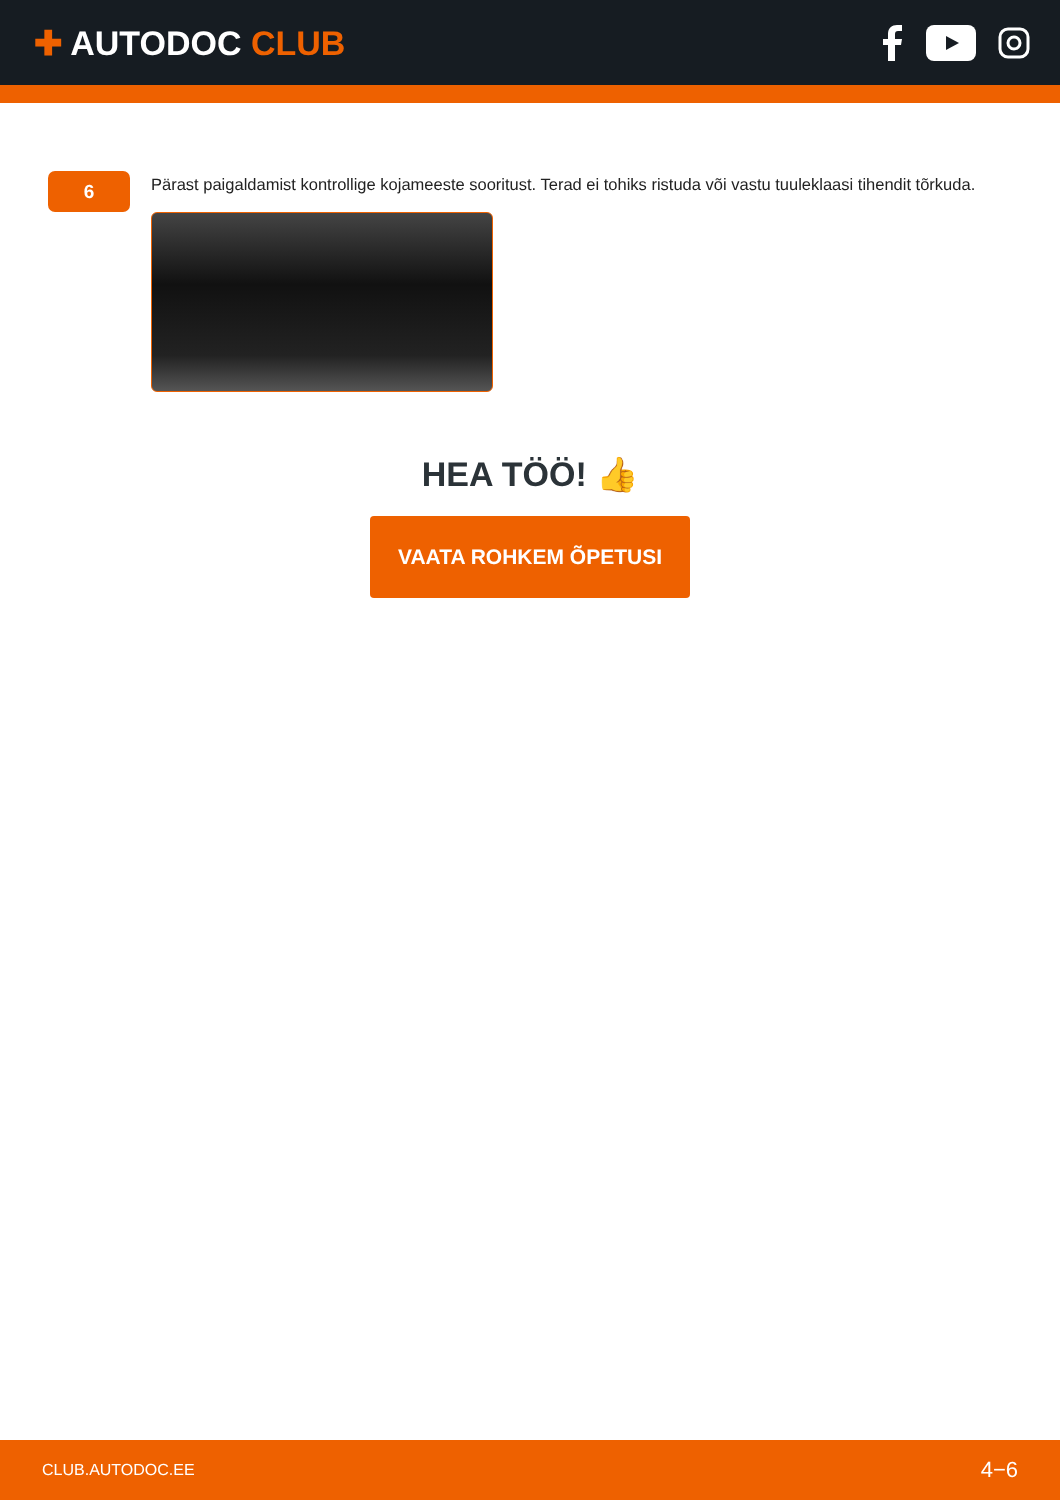✚ AUTODOC CLUB
6
Pärast paigaldamist kontrollige kojameeste sooritust. Terad ei tohiks ristuda või vastu tuuleklaasi tihendit tõrkuda.
HEA TÖÖ! 👍
VAATA ROHKEM ÕPETUSI
CLUB.AUTODOC.EE 4−6